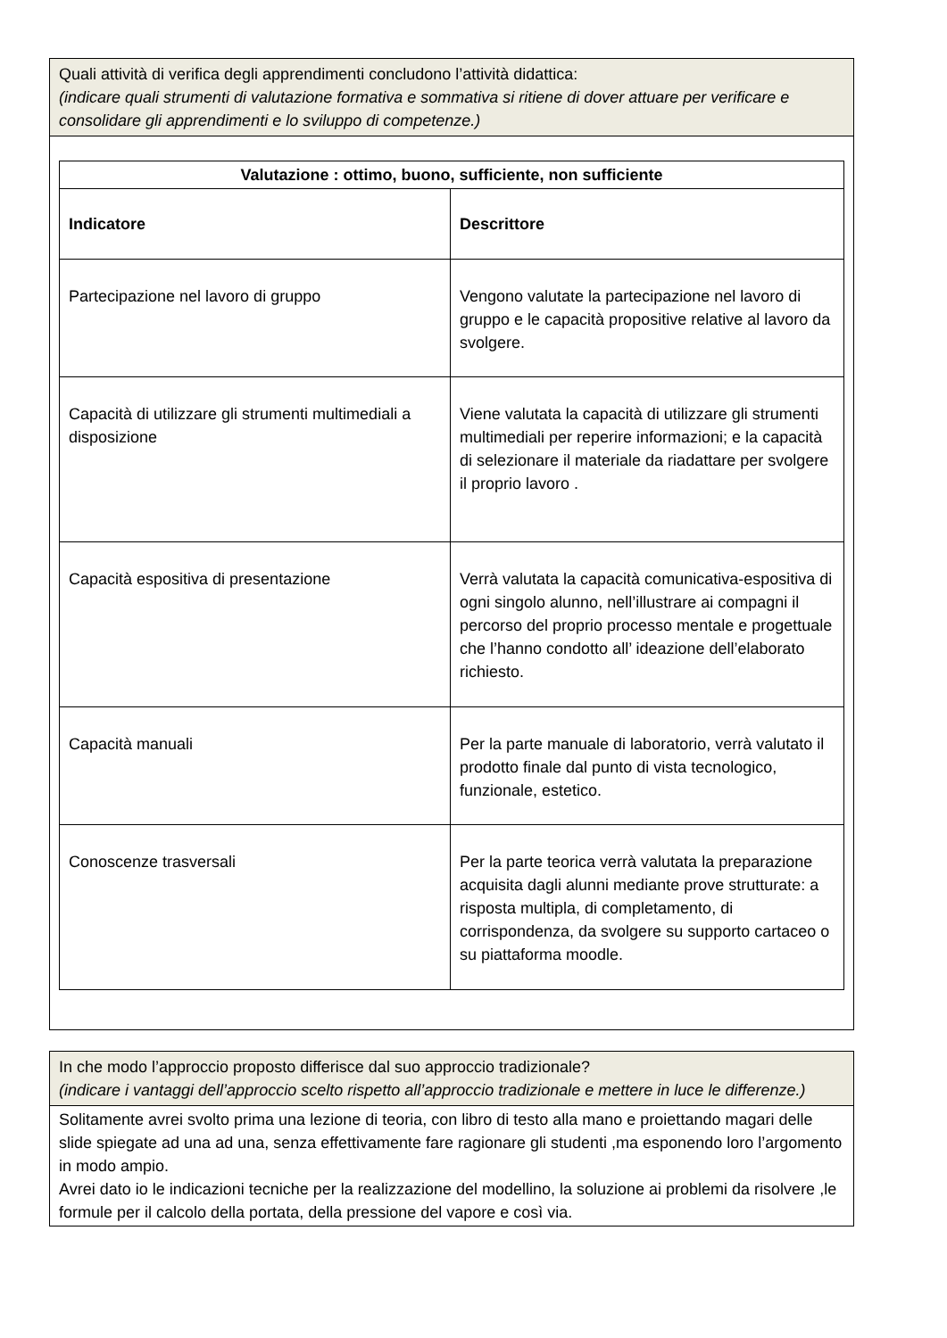Quali attività di verifica degli apprendimenti concludono l’attività didattica:
(indicare quali strumenti di valutazione formativa e sommativa si ritiene di dover attuare per verificare e consolidare gli apprendimenti e lo sviluppo di competenze.)
| Valutazione : ottimo, buono, sufficiente, non sufficiente | |
| --- | --- |
| Indicatore | Descrittore |
| Partecipazione nel lavoro di gruppo | Vengono valutate la partecipazione nel lavoro di gruppo e le capacità propositive relative al lavoro da svolgere. |
| Capacità di utilizzare gli strumenti multimediali a disposizione | Viene valutata la capacità di utilizzare gli strumenti multimediali per reperire informazioni; e la capacità di selezionare il materiale da riadattare per svolgere il proprio lavoro . |
| Capacità espositiva di presentazione | Verrà valutata la capacità comunicativa-espositiva di ogni singolo alunno, nell’illustrare ai compagni il percorso del proprio processo mentale e progettuale che l’hanno condotto all’ ideazione dell’elaborato richiesto. |
| Capacità manuali | Per la parte manuale di laboratorio, verrà valutato il prodotto finale dal punto di vista tecnologico, funzionale, estetico. |
| Conoscenze trasversali | Per la parte teorica verrà valutata la preparazione acquisita dagli alunni mediante prove strutturate: a risposta multipla, di completamento, di corrispondenza, da svolgere su supporto cartaceo o su piattaforma moodle. |
In che modo l’approccio proposto differisce dal suo approccio tradizionale?
(indicare i vantaggi dell’approccio scelto rispetto all’approccio tradizionale e mettere in luce le differenze.)
Solitamente avrei svolto prima una lezione di teoria, con libro di testo alla mano e proiettando magari delle slide spiegate ad una ad una, senza effettivamente fare ragionare gli studenti ,ma esponendo loro l’argomento in modo ampio.
Avrei dato io le indicazioni tecniche per la realizzazione del modellino, la soluzione ai problemi da risolvere ,le formule per il calcolo della portata, della pressione del vapore e così via.